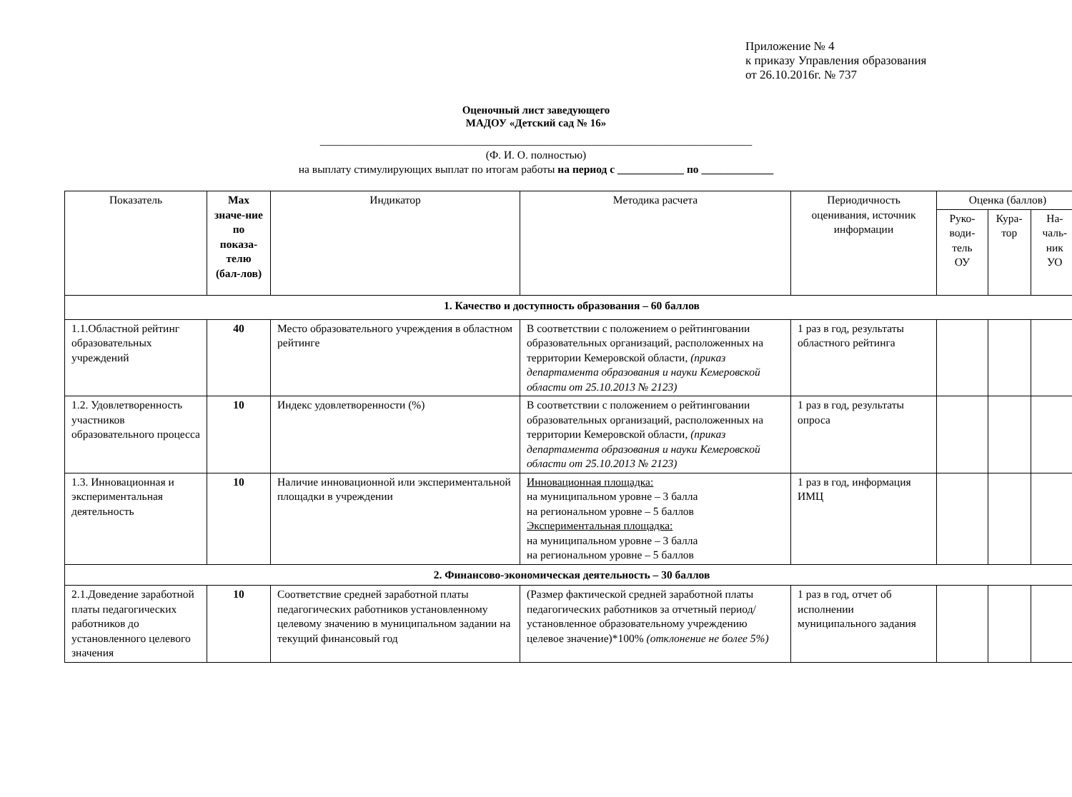Приложение № 4
к приказу Управления образования
от 26.10.2016г. № 737
Оценочный лист заведующего
МАДОУ «Детский сад № 16»
______________________________________________________________________________
(Ф. И. О. полностью)
на выплату стимулирующих выплат по итогам работы на период с ____________ по _____________
| Показатель | Max значе-ние по показа-телю (бал-лов) | Индикатор | Методика расчета | Периодичность оценивания, источник информации | Оценка (баллов) | | |
| --- | --- | --- | --- | --- | --- | --- | --- |
| | | | | | Руко-води-тель ОУ | Кура-тор | На-чаль-ник УО |
| 1. Качество и доступность образования – 60 баллов | | | | | | | |
| 1.1.Областной рейтинг образовательных учреждений | 40 | Место образовательного учреждения в областном рейтинге | В соответствии с положением о рейтинговании образовательных организаций, расположенных на территории Кемеровской области, (приказ департамента образования и науки Кемеровской области от 25.10.2013 № 2123) | 1 раз в год, результаты областного рейтинга | | | |
| 1.2. Удовлетворенность участников образовательного процесса | 10 | Индекс удовлетворенности (%) | В соответствии с положением о рейтинговании образовательных организаций, расположенных на территории Кемеровской области, (приказ департамента образования и науки Кемеровской области от 25.10.2013 № 2123) | 1 раз в год, результаты опроса | | | |
| 1.3. Инновационная и экспериментальная деятельность | 10 | Наличие инновационной или экспериментальной площадки в учреждении | Инновационная площадка: на муниципальном уровне – 3 балла на региональном уровне – 5 баллов Экспериментальная площадка: на муниципальном уровне – 3 балла на региональном уровне – 5 баллов | 1 раз в год, информация ИМЦ | | | |
| 2. Финансово-экономическая деятельность – 30 баллов | | | | | | | |
| 2.1.Доведение заработной платы педагогических работников до установленного целевого значения | 10 | Соответствие средней заработной платы педагогических работников установленному целевому значению в муниципальном задании на текущий финансовый год | (Размер фактической средней заработной платы педагогических работников за отчетный период/ установленное образовательному учреждению целевое значение)*100% (отклонение не более 5%) | 1 раз в год, отчет об исполнении муниципального задания | | | |